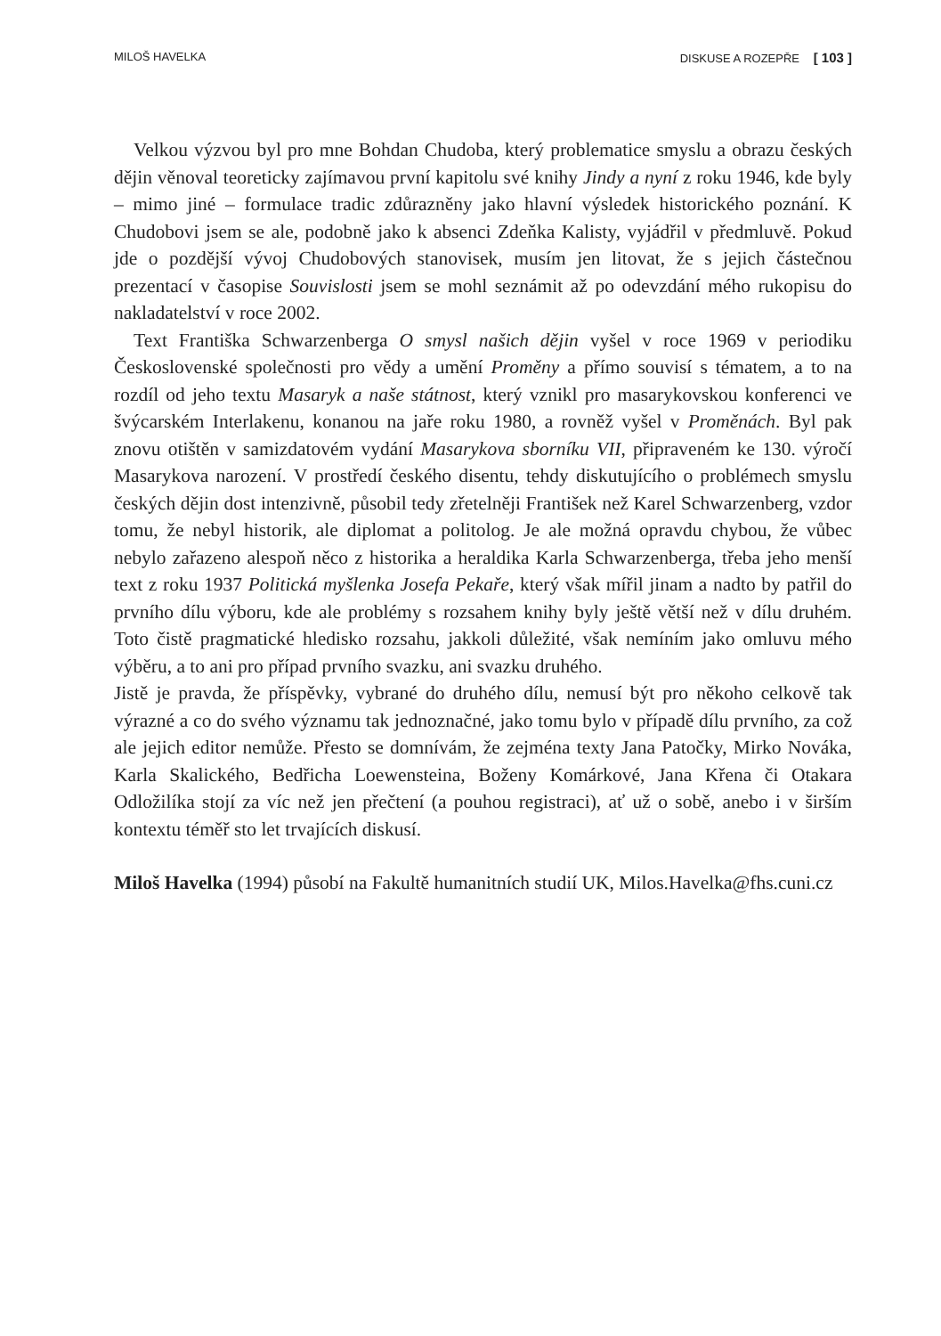MILOŠ HAVELKA DISKUSE A ROZEPŘE [ 103 ]
Velkou výzvou byl pro mne Bohdan Chudoba, který problematice smyslu a obrazu českých dějin věnoval teoreticky zajímavou první kapitolu své knihy Jindy a nyní z roku 1946, kde byly – mimo jiné – formulace tradic zdůrazněny jako hlavní výsledek historického poznání. K Chudobovi jsem se ale, podobně jako k absenci Zdeňka Kalisty, vyjádřil v předmluvě. Pokud jde o pozdější vývoj Chudobových stanovisek, musím jen litovat, že s jejich částečnou prezentací v časopise Souvislosti jsem se mohl seznámit až po odevzdání mého rukopisu do nakladatelství v roce 2002.
Text Františka Schwarzenberga O smysl našich dějin vyšel v roce 1969 v periodiku Československé společnosti pro vědy a umění Proměny a přímo souvisí s tématem, a to na rozdíl od jeho textu Masaryk a naše státnost, který vznikl pro masarykovskou konferenci ve švýcarském Interlakenu, konanou na jaře roku 1980, a rovněž vyšel v Proměnách. Byl pak znovu otištěn v samizdatovém vydání Masarykova sborníku VII, připraveném ke 130. výročí Masarykova narození. V prostředí českého disentu, tehdy diskutujícího o problémech smyslu českých dějin dost intenzivně, působil tedy zřetelněji František než Karel Schwarzenberg, vzdor tomu, že nebyl historik, ale diplomat a politolog. Je ale možná opravdu chybou, že vůbec nebylo zařazeno alespoň něco z historika a heraldika Karla Schwarzenberga, třeba jeho menší text z roku 1937 Politická myšlenka Josefa Pekaře, který však mířil jinam a nadto by patřil do prvního dílu výboru, kde ale problémy s rozsahem knihy byly ještě větší než v dílu druhém. Toto čistě pragmatické hledisko rozsahu, jakkoli důležité, však nemíním jako omluvu mého výběru, a to ani pro případ prvního svazku, ani svazku druhého.
Jistě je pravda, že příspěvky, vybrané do druhého dílu, nemusí být pro někoho celkově tak výrazné a co do svého významu tak jednoznačné, jako tomu bylo v případě dílu prvního, za což ale jejich editor nemůže. Přesto se domnívám, že zejména texty Jana Patočky, Mirko Nováka, Karla Skalického, Bedřicha Loewensteina, Boženy Komárkové, Jana Křena či Otakara Odložilíka stojí za víc než jen přečtení (a pouhou registraci), ať už o sobě, anebo i v širším kontextu téměř sto let trvajících diskusí.
Miloš Havelka (1994) působí na Fakultě humanitních studií UK, Milos.Havelka@fhs.cuni.cz